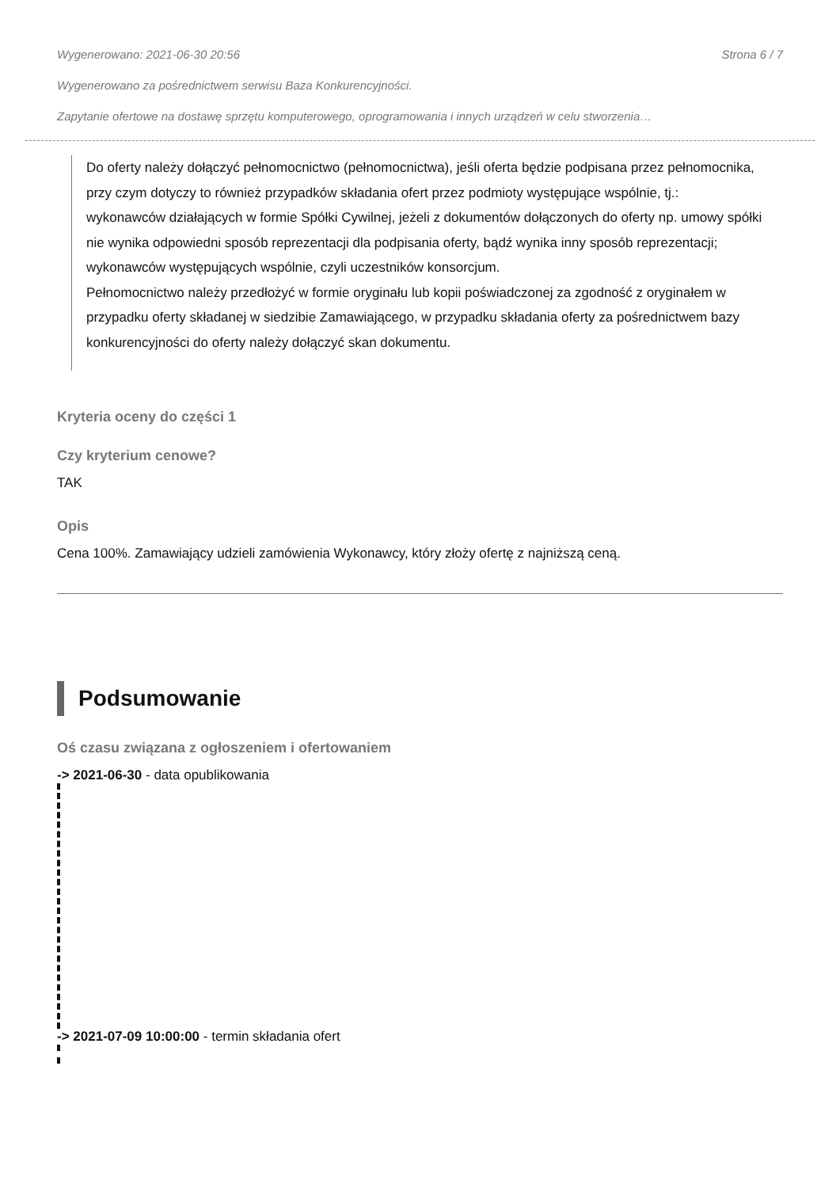Wygenerowano: 2021-06-30 20:56 Strona 6 / 7
Wygenerowano za pośrednictwem serwisu Baza Konkurencyjności.
Zapytanie ofertowe na dostawę sprzętu komputerowego, oprogramowania i innych urządzeń w celu stworzenia…
Do oferty należy dołączyć pełnomocnictwo (pełnomocnictwa), jeśli oferta będzie podpisana przez pełnomocnika, przy czym dotyczy to również przypadków składania ofert przez podmioty występujące wspólnie, tj.:
wykonawców działających w formie Spółki Cywilnej, jeżeli z dokumentów dołączonych do oferty np. umowy spółki nie wynika odpowiedni sposób reprezentacji dla podpisania oferty, bądź wynika inny sposób reprezentacji;
wykonawców występujących wspólnie, czyli uczestników konsorcjum.
Pełnomocnictwo należy przedłożyć w formie oryginału lub kopii poświadczonej za zgodność z oryginałem w przypadku oferty składanej w siedzibie Zamawiającego, w przypadku składania oferty za pośrednictwem bazy konkurencyjności do oferty należy dołączyć skan dokumentu.
Kryteria oceny do części 1
Czy kryterium cenowe?
TAK
Opis
Cena 100%. Zamawiający udzieli zamówienia Wykonawcy, który złoży ofertę z najniższą ceną.
Podsumowanie
Oś czasu związana z ogłoszeniem i ofertowaniem
-> 2021-06-30 - data opublikowania
-> 2021-07-09 10:00:00 - termin składania ofert